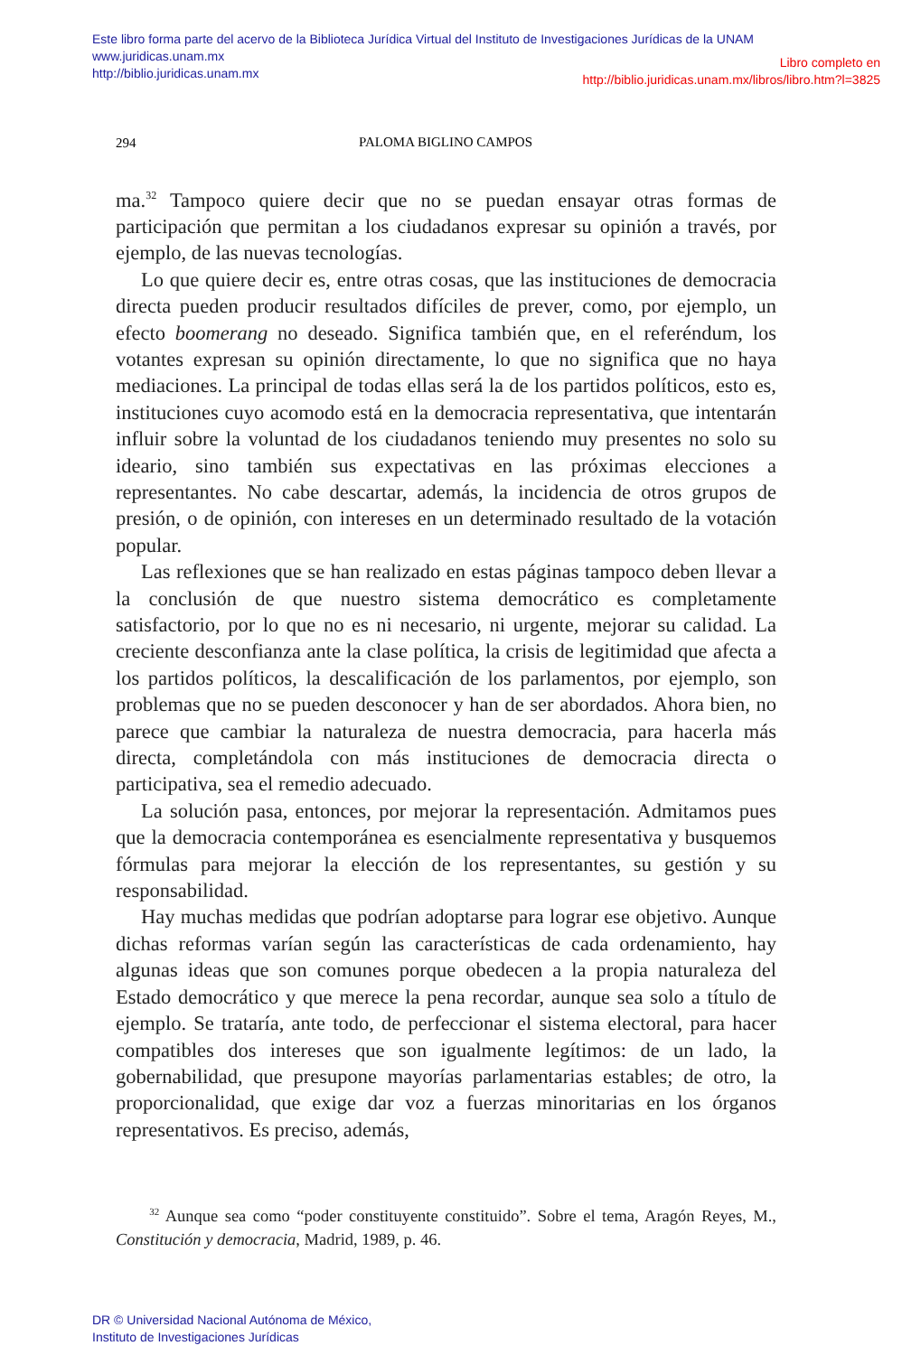Este libro forma parte del acervo de la Biblioteca Jurídica Virtual del Instituto de Investigaciones Jurídicas de la UNAM
www.juridicas.unam.mx
http://biblio.juridicas.unam.mx
Libro completo en
http://biblio.juridicas.unam.mx/libros/libro.htm?l=3825
294
PALOMA BIGLINO CAMPOS
ma.<sup>32</sup> Tampoco quiere decir que no se puedan ensayar otras formas de participación que permitan a los ciudadanos expresar su opinión a través, por ejemplo, de las nuevas tecnologías.
Lo que quiere decir es, entre otras cosas, que las instituciones de democracia directa pueden producir resultados difíciles de prever, como, por ejemplo, un efecto boomerang no deseado. Significa también que, en el referéndum, los votantes expresan su opinión directamente, lo que no significa que no haya mediaciones. La principal de todas ellas será la de los partidos políticos, esto es, instituciones cuyo acomodo está en la democracia representativa, que intentarán influir sobre la voluntad de los ciudadanos teniendo muy presentes no solo su ideario, sino también sus expectativas en las próximas elecciones a representantes. No cabe descartar, además, la incidencia de otros grupos de presión, o de opinión, con intereses en un determinado resultado de la votación popular.
Las reflexiones que se han realizado en estas páginas tampoco deben llevar a la conclusión de que nuestro sistema democrático es completamente satisfactorio, por lo que no es ni necesario, ni urgente, mejorar su calidad. La creciente desconfianza ante la clase política, la crisis de legitimidad que afecta a los partidos políticos, la descalificación de los parlamentos, por ejemplo, son problemas que no se pueden desconocer y han de ser abordados. Ahora bien, no parece que cambiar la naturaleza de nuestra democracia, para hacerla más directa, completándola con más instituciones de democracia directa o participativa, sea el remedio adecuado.
La solución pasa, entonces, por mejorar la representación. Admitamos pues que la democracia contemporánea es esencialmente representativa y busquemos fórmulas para mejorar la elección de los representantes, su gestión y su responsabilidad.
Hay muchas medidas que podrían adoptarse para lograr ese objetivo. Aunque dichas reformas varían según las características de cada ordenamiento, hay algunas ideas que son comunes porque obedecen a la propia naturaleza del Estado democrático y que merece la pena recordar, aunque sea solo a título de ejemplo. Se trataría, ante todo, de perfeccionar el sistema electoral, para hacer compatibles dos intereses que son igualmente legítimos: de un lado, la gobernabilidad, que presupone mayorías parlamentarias estables; de otro, la proporcionalidad, que exige dar voz a fuerzas minoritarias en los órganos representativos. Es preciso, además,
<sup>32</sup> Aunque sea como “poder constituyente constituido”. Sobre el tema, Aragón Reyes, M., Constitución y democracia, Madrid, 1989, p. 46.
DR © Universidad Nacional Autónoma de México,
Instituto de Investigaciones Jurídicas